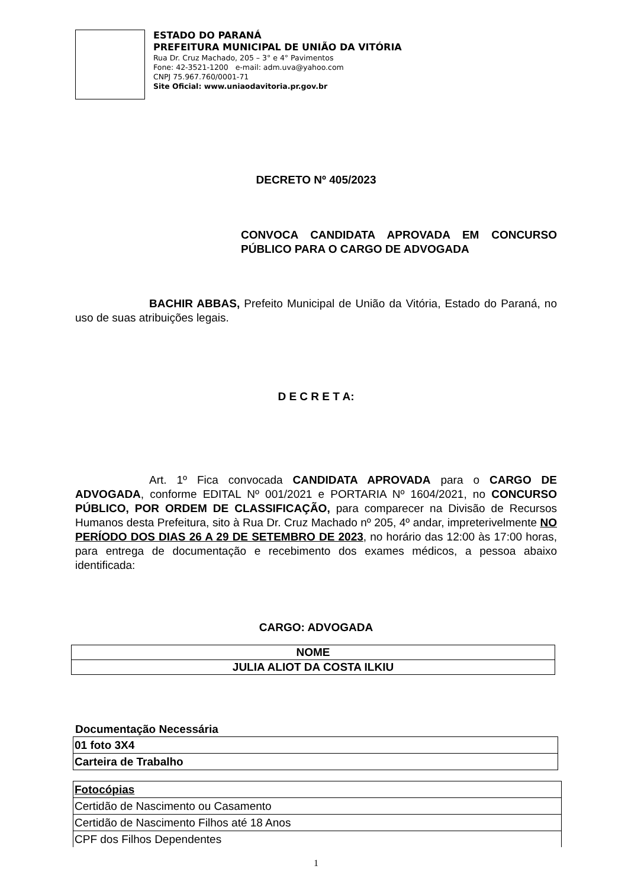ESTADO DO PARANÁ
PREFEITURA MUNICIPAL DE UNIÃO DA VITÓRIA
Rua Dr. Cruz Machado, 205 – 3° e 4° Pavimentos
Fone: 42-3521-1200 e-mail: adm.uva@yahoo.com
CNPJ 75.967.760/0001-71
Site Oficial: www.uniaodavitoria.pr.gov.br
DECRETO Nº 405/2023
CONVOCA CANDIDATA APROVADA EM CONCURSO PÚBLICO PARA O CARGO DE ADVOGADA
BACHIR ABBAS, Prefeito Municipal de União da Vitória, Estado do Paraná, no uso de suas atribuições legais.
D E C R E T A:
Art. 1º Fica convocada CANDIDATA APROVADA para o CARGO DE ADVOGADA, conforme EDITAL Nº 001/2021 e PORTARIA Nº 1604/2021, no CONCURSO PÚBLICO, POR ORDEM DE CLASSIFICAÇÃO, para comparecer na Divisão de Recursos Humanos desta Prefeitura, sito à Rua Dr. Cruz Machado nº 205, 4º andar, impreterivelmente NO PERÍODO DOS DIAS 26 A 29 DE SETEMBRO DE 2023, no horário das 12:00 às 17:00 horas, para entrega de documentação e recebimento dos exames médicos, a pessoa abaixo identificada:
CARGO: ADVOGADA
| NOME |
| JULIA ALIOT DA COSTA ILKIU |
Documentação Necessária
| 01 foto 3X4 |
| Carteira de Trabalho |
| Fotocópias |
| Certidão de Nascimento ou Casamento |
| Certidão de Nascimento Filhos até 18 Anos |
| CPF dos Filhos Dependentes |
1